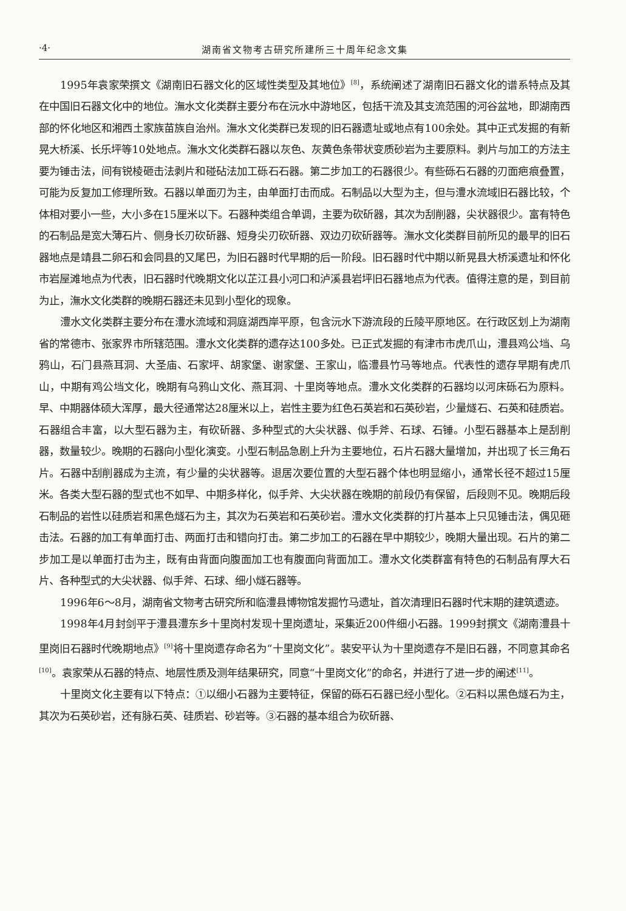·4· 湖南省文物考古研究所建所三十周年纪念文集
1995年袁家荣撰文《湖南旧石器文化的区域性类型及其地位》<sup>[8]</sup>，系统阐述了湖南旧石器文化的谱系特点及其在中国旧石器文化中的地位。潕水文化类群主要分布在沅水中游地区，包括干流及其支流范围的河谷盆地，即湖南西部的怀化地区和湘西土家族苗族自治州。潕水文化类群已发现的旧石器遗址或地点有100余处。其中正式发掘的有新晃大桥溪、长乐坪等10处地点。潕水文化类群石器以灰色、灰黄色条带状变质砂岩为主要原料。剥片与加工的方法主要为锤击法，间有锐棱砸击法剥片和碰砧法加工砾石石器。第二步加工的石器很少。有些砾石石器的刃面疤痕叠置，可能为反复加工修理所致。石器以单面刃为主，由单面打击而成。石制品以大型为主，但与澧水流域旧石器比较，个体相对要小一些，大小多在15厘米以下。石器种类组合单调，主要为砍斫器，其次为刮削器，尖状器很少。富有特色的石制品是宽大薄石片、侧身长刃砍斫器、短身尖刃砍斫器、双边刃砍斫器等。潕水文化类群目前所见的最早的旧石器地点是靖县二卵石和会同县的又尾巴，为旧石器时代早期的后一阶段。旧石器时代中期以新晃县大桥溪遗址和怀化市岩屋滩地点为代表，旧石器时代晚期文化以芷江县小河口和泸溪县岩坪旧石器地点为代表。值得注意的是，到目前为止，潕水文化类群的晚期石器还未见到小型化的现象。
澧水文化类群主要分布在澧水流域和洞庭湖西岸平原，包含沅水下游流段的丘陵平原地区。在行政区划上为湖南省的常德市、张家界市所辖范围。澧水文化类群的遗存达100多处。已正式发掘的有津市市虎爪山，澧县鸡公垱、乌鸦山，石门县燕耳洞、大圣庙、石家坪、胡家堡、谢家堡、王家山，临澧县竹马等地点。代表性的遗存早期有虎爪山，中期有鸡公垱文化，晚期有乌鸦山文化、燕耳洞、十里岗等地点。澧水文化类群的石器均以河床砾石为原料。早、中期器体硕大浑厚，最大径通常达28厘米以上，岩性主要为红色石英岩和石英砂岩，少量燧石、石英和硅质岩。石器组合丰富，以大型石器为主，有砍斫器、多种型式的大尖状器、似手斧、石球、石锤。小型石器基本上是刮削器，数量较少。晚期的石器向小型化演变。小型石制品急剧上升为主要地位，石片石器大量增加，并出现了长三角石片。石器中刮削器成为主流，有少量的尖状器等。退居次要位置的大型石器个体也明显缩小，通常长径不超过15厘米。各类大型石器的型式也不如早、中期多样化，似手斧、大尖状器在晚期的前段仍有保留，后段则不见。晚期后段石制品的岩性以硅质岩和黑色燧石为主，其次为石英岩和石英砂岩。澧水文化类群的打片基本上只见锤击法，偶见砸击法。石器的加工有单面打击、两面打击和错向打击。第二步加工的石器在早中期较少，晚期大量出现。石片的第二步加工是以单面打击为主，既有由背面向腹面加工也有腹面向背面加工。澧水文化类群富有特色的石制品有厚大石片、各种型式的大尖状器、似手斧、石球、细小燧石器等。
1996年6～8月，湖南省文物考古研究所和临澧县博物馆发掘竹马遗址，首次清理旧石器时代末期的建筑遗迹。
1998年4月封剑平于澧县澧东乡十里岗村发现十里岗遗址，采集近200件细小石器。1999封撰文《湖南澧县十里岗旧石器时代晚期地点》<sup>[9]</sup>将十里岗遗存命名为“十里岗文化”。裴安平认为十里岗遗存不是旧石器，不同意其命名<sup>[10]</sup>。袁家荣从石器的特点、地层性质及测年结果研究，同意“十里岗文化”的命名，并进行了进一步的阐述<sup>[11]</sup>。
十里岗文化主要有以下特点：①以细小石器为主要特征，保留的砾石石器已经小型化。②石料以黑色燧石为主，其次为石英砂岩，还有脉石英、硅质岩、砂岩等。③石器的基本组合为砍斫器、